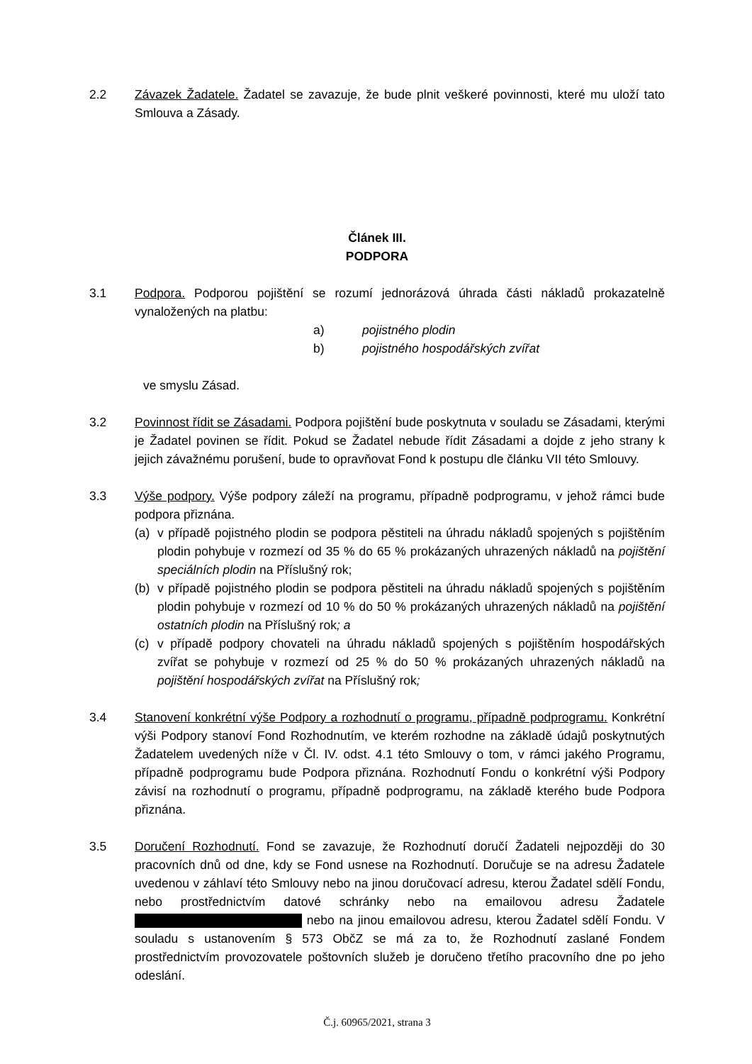2.2 Závazek Žadatele. Žadatel se zavazuje, že bude plnit veškeré povinnosti, které mu uloží tato Smlouva a Zásady.
Článek III.
PODPORA
3.1 Podpora. Podporou pojištění se rozumí jednorázová úhrada části nákladů prokazatelně vynaložených na platbu:
a) pojistného plodin
b) pojistného hospodářských zvířat
ve smyslu Zásad.
3.2 Povinnost řídit se Zásadami. Podpora pojištění bude poskytnuta v souladu se Zásadami, kterými je Žadatel povinen se řídit. Pokud se Žadatel nebude řídit Zásadami a dojde z jeho strany k jejich závažnému porušení, bude to opravňovat Fond k postupu dle článku VII této Smlouvy.
3.3 Výše podpory. Výše podpory záleží na programu, případně podprogramu, v jehož rámci bude podpora přiznána.
(a) v případě pojistného plodin se podpora pěstiteli na úhradu nákladů spojených s pojištěním plodin pohybuje v rozmezí od 35 % do 65 % prokázaných uhrazených nákladů na pojištění speciálních plodin na Příslušný rok;
(b) v případě pojistného plodin se podpora pěstiteli na úhradu nákladů spojených s pojištěním plodin pohybuje v rozmezí od 10 % do 50 % prokázaných uhrazených nákladů na pojištění ostatních plodin na Příslušný rok; a
(c) v případě podpory chovateli na úhradu nákladů spojených s pojištěním hospodářských zvířat se pohybuje v rozmezí od 25 % do 50 % prokázaných uhrazených nákladů na pojištění hospodářských zvířat na Příslušný rok;
3.4 Stanovení konkrétní výše Podpory a rozhodnutí o programu, případně podprogramu. Konkrétní výši Podpory stanoví Fond Rozhodnutím, ve kterém rozhodne na základě údajů poskytnutých Žadatelem uvedených níže v Čl. IV. odst. 4.1 této Smlouvy o tom, v rámci jakého Programu, případně podprogramu bude Podpora přiznána. Rozhodnutí Fondu o konkrétní výši Podpory závisí na rozhodnutí o programu, případně podprogramu, na základě kterého bude Podpora přiznána.
3.5 Doručení Rozhodnutí. Fond se zavazuje, že Rozhodnutí doručí Žadateli nejpozději do 30 pracovních dnů od dne, kdy se Fond usnese na Rozhodnutí. Doručuje se na adresu Žadatele uvedenou v záhlaví této Smlouvy nebo na jinou doručovací adresu, kterou Žadatel sdělí Fondu, nebo prostřednictvím datové schránky nebo na emailovou adresu Žadatele nebo na jinou emailovou adresu, kterou Žadatel sdělí Fondu. V souladu s ustanovením § 573 ObčZ se má za to, že Rozhodnutí zaslané Fondem prostřednictvím provozovatele poštovních služeb je doručeno třetího pracovního dne po jeho odeslání.
Č.j. 60965/2021, strana 3